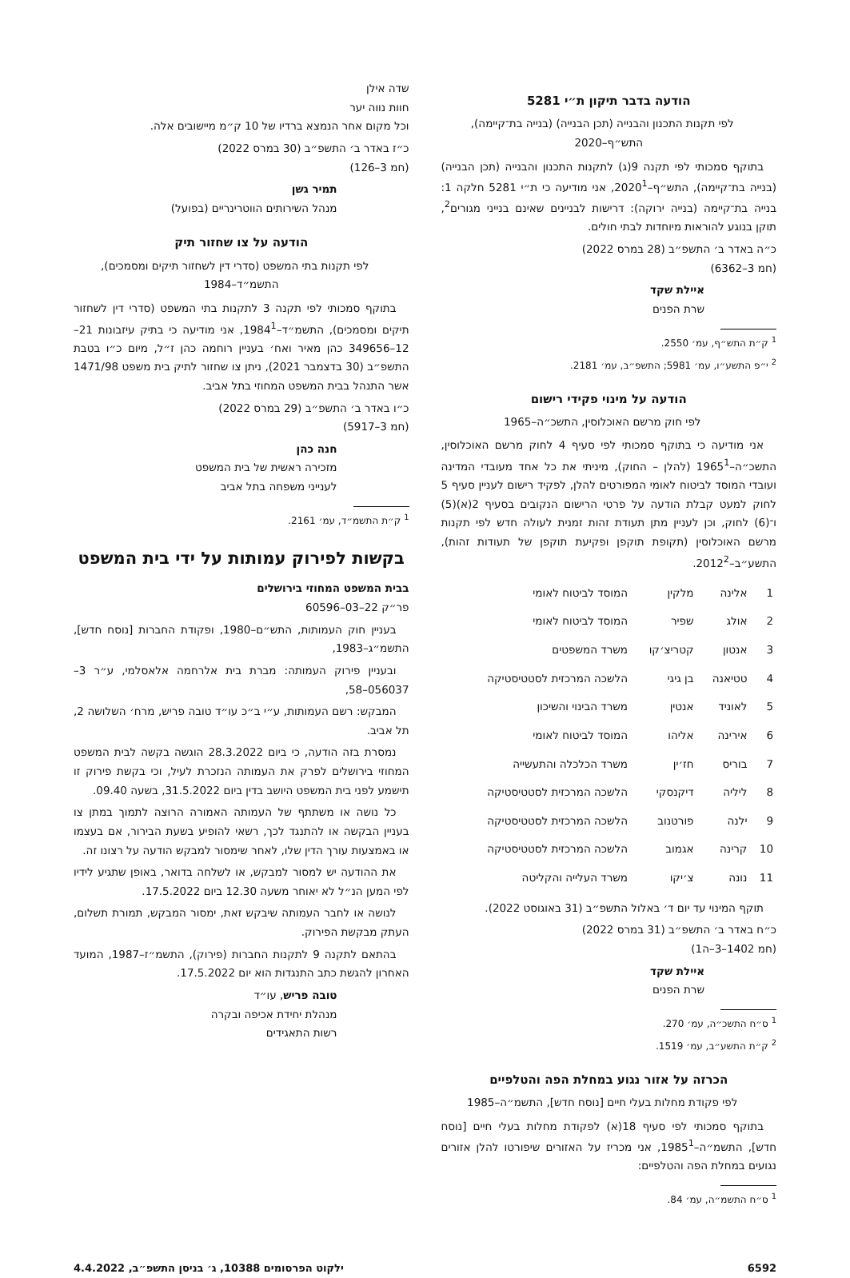הודעה בדבר תיקון ת״י 5281
לפי תקנות התכנון והבנייה (תכן הבנייה) (בנייה בת־קיימה), התש״ף–2020
בתוקף סמכותי לפי תקנה 9(ג) לתקנות התכנון והבנייה (תכן הבנייה) (בנייה בת־קיימה), התש״ף–2020<sup>1</sup>, אני מודיעה כי ת״י 5281 חלקה 1: בנייה בת־קיימה (בנייה ירוקה): דרישות לבניינים שאינם בנייני מגורים<sup>2</sup>, תוקן בנוגע להוראות מיוחדות לבתי חולים.
כ״ה באדר ב׳ התשפ״ב (28 במרס 2022)
(חמ 3–6362)
איילת שקד
שרת הפנים
<sup>1</sup> ק״ת התש״ף, עמ׳ 2550.
<sup>2</sup> י״פ התשע״ו, עמ׳ 5981; התשפ״ב, עמ׳ 2181.
הודעה על מינוי פקידי רישום
לפי חוק מרשם האוכלוסין, התשכ״ה–1965
אני מודיעה כי בתוקף סמכותי לפי סעיף 4 לחוק מרשם האוכלוסין, התשכ״ה–1965<sup>1</sup> (להלן – החוק), מיניתי את כל אחד מעובדי המדינה ועובדי המוסד לביטוח לאומי המפורטים להלן, לפקיד רישום לעניין סעיף 5 לחוק למעט קבלת הודעה על פרטי הרישום הנקובים בסעיף 2(א)(5) ו־(6) לחוק, וכן לעניין מתן תעודת זהות זמנית לעולה חדש לפי תקנות מרשם האוכלוסין (תקופת תוקפן ופקיעת תוקפן של תעודות זהות), התשע״ב–2012<sup>2</sup>.
| 1 | אלינה | מלקין | המוסד לביטוח לאומי |
| 2 | אולג | שפיר | המוסד לביטוח לאומי |
| 3 | אנטון | קטריצ׳קו | משרד המשפטים |
| 4 | טטיאנה | בן גיגי | הלשכה המרכזית לסטטיסטיקה |
| 5 | לאוניד | אנטין | משרד הבינוי והשיכון |
| 6 | אירינה | אליהו | המוסד לביטוח לאומי |
| 7 | בוריס | חז׳ין | משרד הכלכלה והתעשייה |
| 8 | ליליה | דיקנסקי | הלשכה המרכזית לסטטיסטיקה |
| 9 | ילנה | פורטנוב | הלשכה המרכזית לסטטיסטיקה |
| 10 | קרינה | אגמוב | הלשכה המרכזית לסטטיסטיקה |
| 11 | נונה | צ׳יקו | משרד העלייה והקליטה |
תוקף המינוי עד יום ד׳ באלול התשפ״ב (31 באוגוסט 2022).
כ״ח באדר ב׳ התשפ״ב (31 במרס 2022)
(חמ 1402–3–ה1)
איילת שקד
שרת הפנים
<sup>1</sup> ס״ח התשכ״ה, עמ׳ 270.
<sup>2</sup> ק״ת התשע״ב, עמ׳ 1519.
הכרזה על אזור נגוע במחלת הפה והטלפיים
לפי פקודת מחלות בעלי חיים [נוסח חדש], התשמ״ה–1985
בתוקף סמכותי לפי סעיף 18(א) לפקודת מחלות בעלי חיים [נוסח חדש], התשמ״ה–1985<sup>1</sup>, אני מכריז על האזורים שיפורטו להלן אזורים נגועים במחלת הפה והטלפיים:
<sup>1</sup> ס״ח התשמ״ה, עמ׳ 84.
שדה אילן
חוות נווה יער
וכל מקום אחר הנמצא ברדיו של 10 ק״מ מיישובים אלה.
כ״ז באדר ב׳ התשפ״ב (30 במרס 2022)
(חמ 3–126)
תמיר גשן
מנהל השירותים הווטרינריים (בפועל)
הודעה על צו שחזור תיק
לפי תקנות בתי המשפט (סדרי דין לשחזור תיקים ומסמכים), התשמ״ד–1984
בתוקף סמכותי לפי תקנה 3 לתקנות בתי המשפט (סדרי דין לשחזור תיקים ומסמכים), התשמ״ד–1984<sup>1</sup>, אני מודיעה כי בתיק עיזבונות 21–12–349656 כהן מאיר ואח׳ בעניין רוחמה כהן ז״ל, מיום כ״ו בטבת התשפ״ב (30 בדצמבר 2021), ניתן צו שחזור לתיק בית משפט 1471/98 אשר התנהל בבית המשפט המחוזי בתל אביב.
כ״ו באדר ב׳ התשפ״ב (29 במרס 2022)
(חמ 3–5917)
חנה כהן
מזכירה ראשית של בית המשפט
לענייני משפחה בתל אביב
<sup>1</sup> ק״ת התשמ״ד, עמ׳ 2161.
בקשות לפירוק עמותות על ידי בית המשפט
בבית המשפט המחוזי בירושלים
פר״ק 22–03–60596
בעניין חוק העמותות, התש״ם–1980, ופקודת החברות [נוסח חדש], התשמ״ג–1983,
ובעניין פירוק העמותה: מברת בית אלרחמה אלאסלמי, ע״ר 3–056037–58,
המבקש: רשם העמותות, ע״י ב״כ עו״ד טובה פריש, מרח׳ השלושה 2, תל אביב.
נמסרת בזה הודעה, כי ביום 28.3.2022 הוגשה בקשה לבית המשפט המחוזי בירושלים לפרק את העמותה הנזכרת לעיל, וכי בקשת פירוק זו תישמע לפני בית המשפט היושב בדין ביום 31.5.2022, בשעה 09.40.
כל נושה או משתתף של העמותה האמורה הרוצה לתמוך במתן צו בעניין הבקשה או להתנגד לכך, רשאי להופיע בשעת הבירור, אם בעצמו או באמצעות עורך הדין שלו, לאחר שימסור למבקש הודעה על רצונו זה.
את ההודעה יש למסור למבקש, או לשלחה בדואר, באופן שתגיע לידיו לפי המען הנ״ל לא יאוחר משעה 12.30 ביום 17.5.2022.
לנושה או לחבר העמותה שיבקש זאת, ימסור המבקש, תמורת תשלום, העתק מבקשת הפירוק.
בהתאם לתקנה 9 לתקנות החברות (פירוק), התשמ״ז–1987, המועד האחרון להגשת כתב התנגדות הוא יום 17.5.2022.
טובה פריש, עו״ד
מנהלת יחידת אכיפה ובקרה
רשות התאגידים
6592 ילקוט הפרסומים 10388, ג׳ בניסן התשפ״ב, 4.4.2022